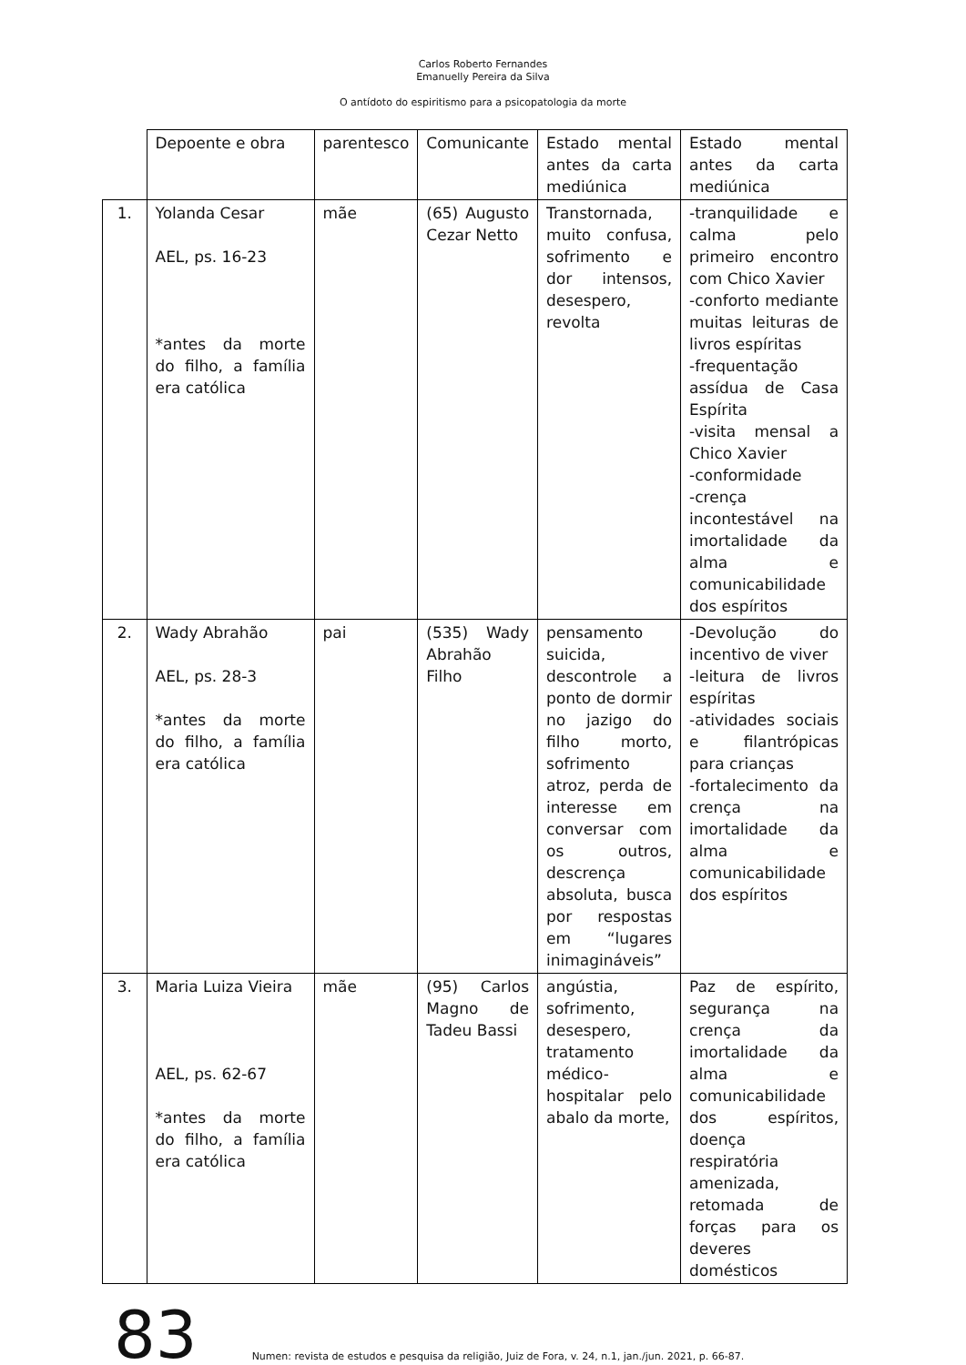Carlos Roberto Fernandes
Emanuelly Pereira da Silva
O antídoto do espiritismo para a psicopatologia da morte
| | Depoente e obra | parentesco | Comunicante | Estado mental antes da carta mediúnica | Estado mental antes da carta mediúnica |
| 1. | Yolanda Cesar AEL, ps. 16-23 *antes da morte do filho, a família era católica | mãe | (65) Augusto Cezar Netto | Transtornada, muito confusa, sofrimento e dor intensos, desespero, revolta | -tranquilidade e calma pelo primeiro encontro com Chico Xavier -conforto mediante muitas leituras de livros espíritas -frequentação assídua de Casa Espírita -visita mensal a Chico Xavier -conformidade -crença incontestável na imortalidade da alma e comunicabilidade dos espíritos |
| 2. | Wady Abrahão AEL, ps. 28-3 *antes da morte do filho, a família era católica | pai | (535) Wady Abrahão Filho | pensamento suicida, descontrole a ponto de dormir no jazigo do filho morto, sofrimento atroz, perda de interesse em conversar com os outros, descrença absoluta, busca por respostas em “lugares inimagináveis” | -Devolução do incentivo de viver -leitura de livros espíritas -atividades sociais e filantrópicas para crianças -fortalecimento da crença na imortalidade da alma e comunicabilidade dos espíritos |
| 3. | Maria Luiza Vieira AEL, ps. 62-67 *antes da morte do filho, a família era católica | mãe | (95) Carlos Magno de Tadeu Bassi | angústia, sofrimento, desespero, tratamento médico-hospitalar pelo abalo da morte, | Paz de espírito, segurança na crença da imortalidade da alma e comunicabilidade dos espíritos, doença respiratória amenizada, retomada de forças para os deveres domésticos |
83 Numen: revista de estudos e pesquisa da religião, Juiz de Fora, v. 24, n.1, jan./jun. 2021, p. 66-87.